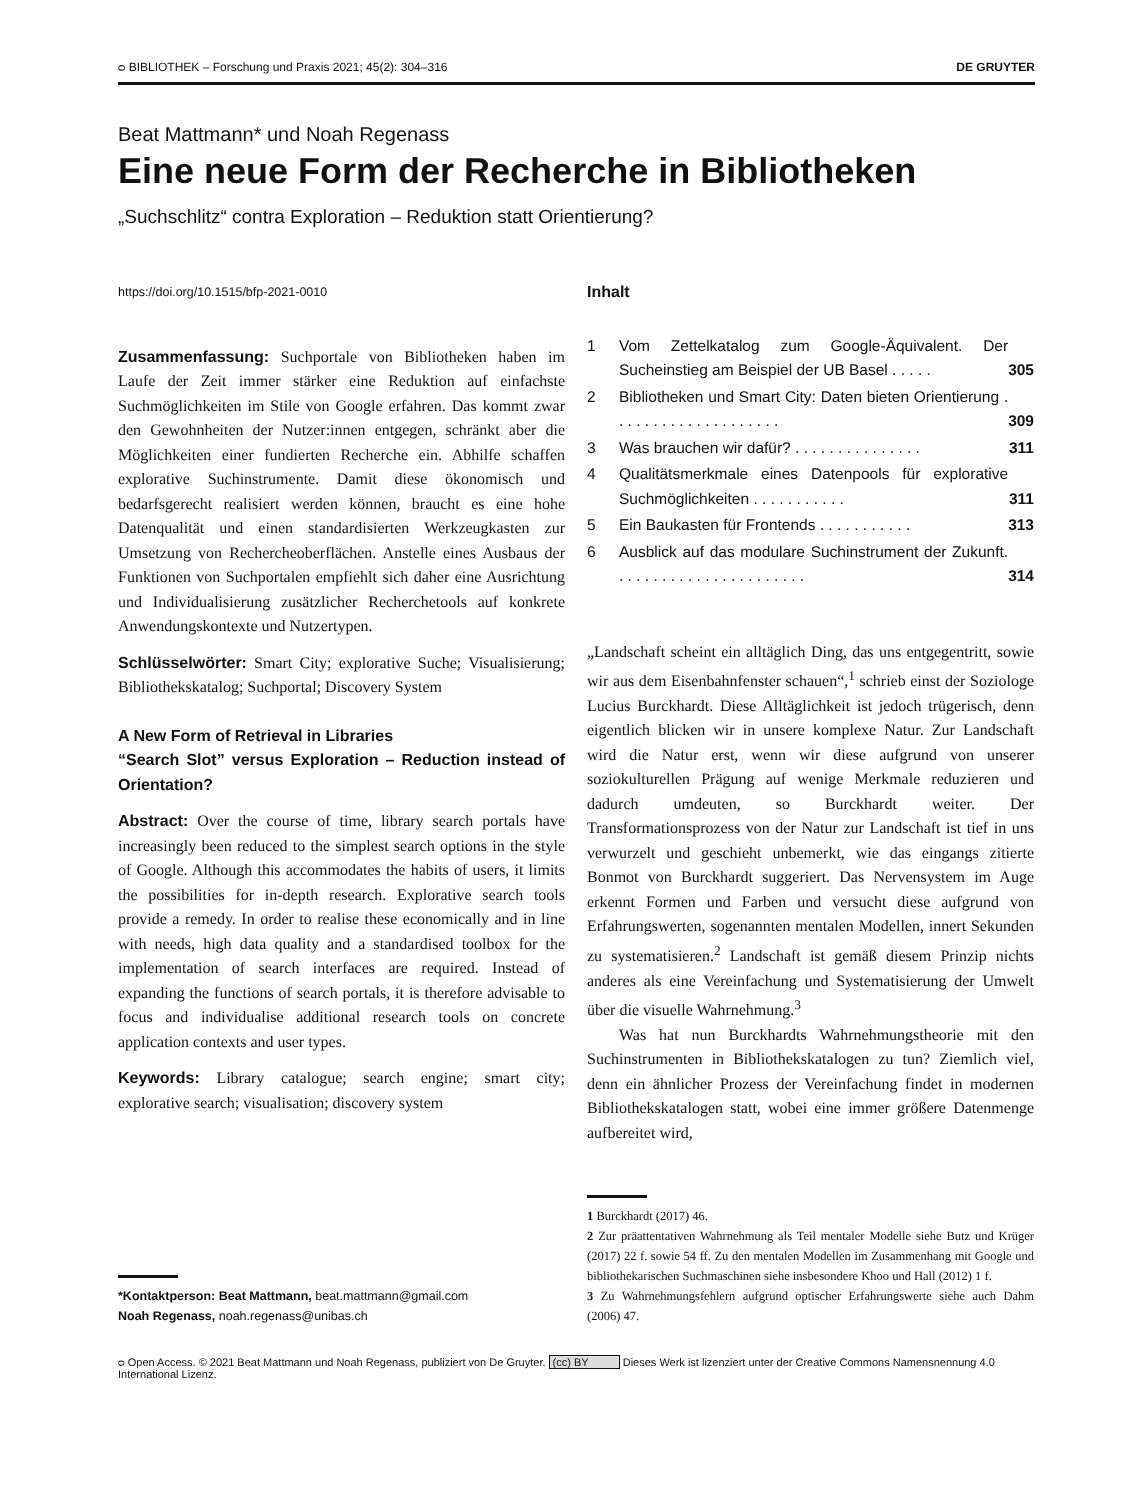ᴑ BIBLIOTHEK – Forschung und Praxis 2021; 45(2): 304–316 DE GRUYTER
Beat Mattmann* und Noah Regenass
Eine neue Form der Recherche in Bibliotheken
„Suchschlitz“ contra Exploration – Reduktion statt Orientierung?
https://doi.org/10.1515/bfp-2021-0010
Zusammenfassung: Suchportale von Bibliotheken haben im Laufe der Zeit immer stärker eine Reduktion auf einfachste Suchmöglichkeiten im Stile von Google erfahren. Das kommt zwar den Gewohnheiten der Nutzer:innen entgegen, schränkt aber die Möglichkeiten einer fundierten Recherche ein. Abhilfe schaffen explorative Suchinstrumente. Damit diese ökonomisch und bedarfsgerecht realisiert werden können, braucht es eine hohe Datenqualität und einen standardisierten Werkzeugkasten zur Umsetzung von Rechercheoberflächen. Anstelle eines Ausbaus der Funktionen von Suchportalen empfiehlt sich daher eine Ausrichtung und Individualisierung zusätzlicher Recherchetools auf konkrete Anwendungskontexte und Nutzertypen.
Schlüsselwörter: Smart City; explorative Suche; Visualisierung; Bibliothekskatalog; Suchportal; Discovery System
A New Form of Retrieval in Libraries
“Search Slot” versus Exploration – Reduction instead of Orientation?
Abstract: Over the course of time, library search portals have increasingly been reduced to the simplest search options in the style of Google. Although this accommodates the habits of users, it limits the possibilities for in-depth research. Explorative search tools provide a remedy. In order to realise these economically and in line with needs, high data quality and a standardised toolbox for the implementation of search interfaces are required. Instead of expanding the functions of search portals, it is therefore advisable to focus and individualise additional research tools on concrete application contexts and user types.
Keywords: Library catalogue; search engine; smart city; explorative search; visualisation; discovery system
*Kontaktperson: Beat Mattmann, beat.mattmann@gmail.com
Noah Regenass, noah.regenass@unibas.ch
Inhalt
| 1 | Vom Zettelkatalog zum Google-Äquivalent. Der Sucheinstieg am Beispiel der UB Basel . . . . . | 305 |
| 2 | Bibliotheken und Smart City: Daten bieten Orientierung . . . . . . . . . . . . . . . . . . . . | 309 |
| 3 | Was brauchen wir dafür? . . . . . . . . . . . . . . . | 311 |
| 4 | Qualitätsmerkmale eines Datenpools für explorative Suchmöglichkeiten . . . . . . . . . . . | 311 |
| 5 | Ein Baukasten für Frontends . . . . . . . . . . . | 313 |
| 6 | Ausblick auf das modulare Suchinstrument der Zukunft. . . . . . . . . . . . . . . . . . . . . . . | 314 |
„Landschaft scheint ein alltäglich Ding, das uns entgegentritt, sowie wir aus dem Eisenbahnfenster schauen“,<sup>1</sup> schrieb einst der Soziologe Lucius Burckhardt. Diese Alltäglichkeit ist jedoch trügerisch, denn eigentlich blicken wir in unsere komplexe Natur. Zur Landschaft wird die Natur erst, wenn wir diese aufgrund von unserer soziokulturellen Prägung auf wenige Merkmale reduzieren und dadurch umdeuten, so Burckhardt weiter. Der Transformationsprozess von der Natur zur Landschaft ist tief in uns verwurzelt und geschieht unbemerkt, wie das eingangs zitierte Bonmot von Burckhardt suggeriert. Das Nervensystem im Auge erkennt Formen und Farben und versucht diese aufgrund von Erfahrungswerten, sogenannten mentalen Modellen, innert Sekunden zu systematisieren.<sup>2</sup> Landschaft ist gemäß diesem Prinzip nichts anderes als eine Vereinfachung und Systematisierung der Umwelt über die visuelle Wahrnehmung.<sup>3</sup>
Was hat nun Burckhardts Wahrnehmungstheorie mit den Suchinstrumenten in Bibliothekskatalogen zu tun? Ziemlich viel, denn ein ähnlicher Prozess der Vereinfachung findet in modernen Bibliothekskatalogen statt, wobei eine immer größere Datenmenge aufbereitet wird,
1 Burckhardt (2017) 46.
2 Zur präattentativen Wahrnehmung als Teil mentaler Modelle siehe Butz und Krüger (2017) 22 f. sowie 54 ff. Zu den mentalen Modellen im Zusammenhang mit Google und bibliothekarischen Suchmaschinen siehe insbesondere Khoo und Hall (2012) 1 f.
3 Zu Wahrnehmungsfehlern aufgrund optischer Erfahrungswerte siehe auch Dahm (2006) 47.
ᴑ Open Access. © 2021 Beat Mattmann und Noah Regenass, publiziert von De Gruyter. (cc) BY Dieses Werk ist lizenziert unter der Creative Commons Namensnennung 4.0 International Lizenz.